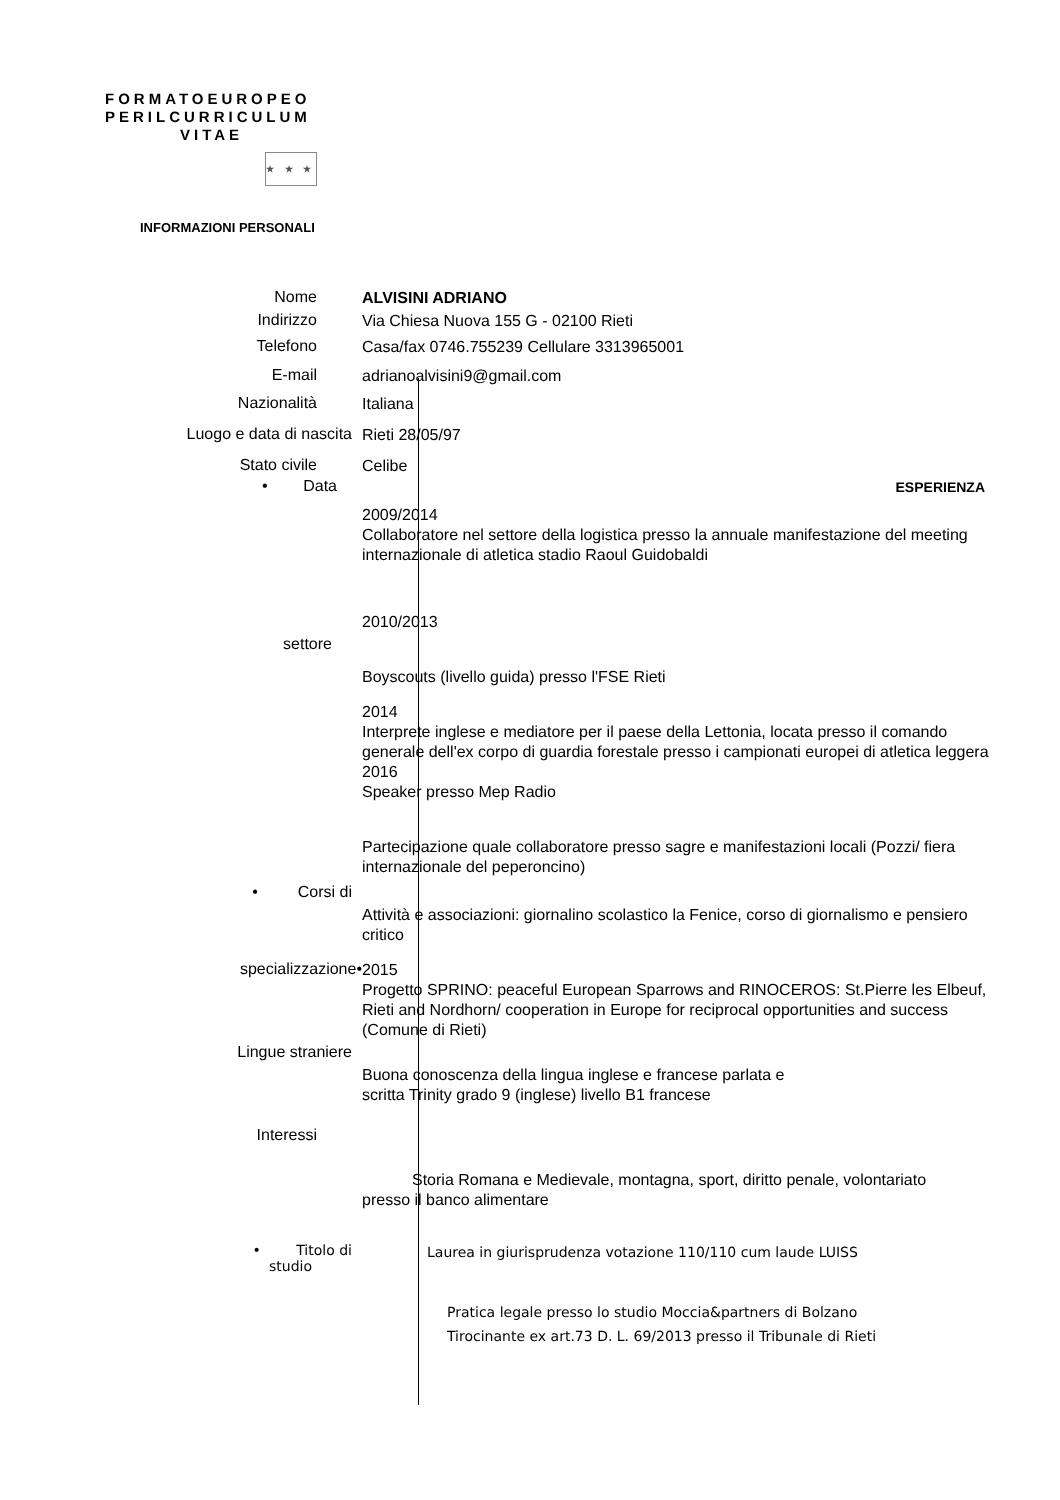FORMATOEUROPEO
PERILCURRICULUM
VITAE
★ ★ ★
INFORMAZIONI PERSONALI
Nome
ALVISINI ADRIANO
Indirizzo
Via Chiesa Nuova 155 G - 02100 Rieti
Telefono
Casa/fax 0746.755239 Cellulare 3313965001
E-mail
adrianoalvisini9@gmail.com
Nazionalità
Italiana
Luogo e data di nascita
Rieti 28/05/97
Stato civile
Celibe
• Data
ESPERIENZA
2009/2014
Collaboratore nel settore della logistica presso la annuale manifestazione del meeting internazionale di atletica stadio Raoul Guidobaldi
2010/2013
settore
Boyscouts (livello guida) presso l'FSE Rieti
2014
Interprete inglese e mediatore per il paese della Lettonia, locata presso il comando generale dell'ex corpo di guardia forestale presso i campionati europei di atletica leggera 2016
Speaker presso Mep Radio
Partecipazione quale collaboratore presso sagre e manifestazioni locali (Pozzi/ fiera internazionale del peperoncino)
• Corsi di
Attività e associazioni: giornalino scolastico la Fenice, corso di giornalismo e pensiero critico
specializzazione•
2015
Progetto SPRINO: peaceful European Sparrows and RINOCEROS: St.Pierre les Elbeuf, Rieti and Nordhorn/ cooperation in Europe for reciprocal opportunities and success (Comune di Rieti)
Lingue straniere
Buona conoscenza della lingua inglese e francese parlata e
scritta Trinity grado 9 (inglese) livello B1 francese
Interessi
Storia Romana e Medievale, montagna, sport, diritto penale, volontariato
presso il banco alimentare
• Titolo di
studio
Laurea in giurisprudenza votazione 110/110 cum laude LUISS
Pratica legale presso lo studio Moccia&partners di Bolzano
Tirocinante ex art.73 D. L. 69/2013 presso il Tribunale di Rieti